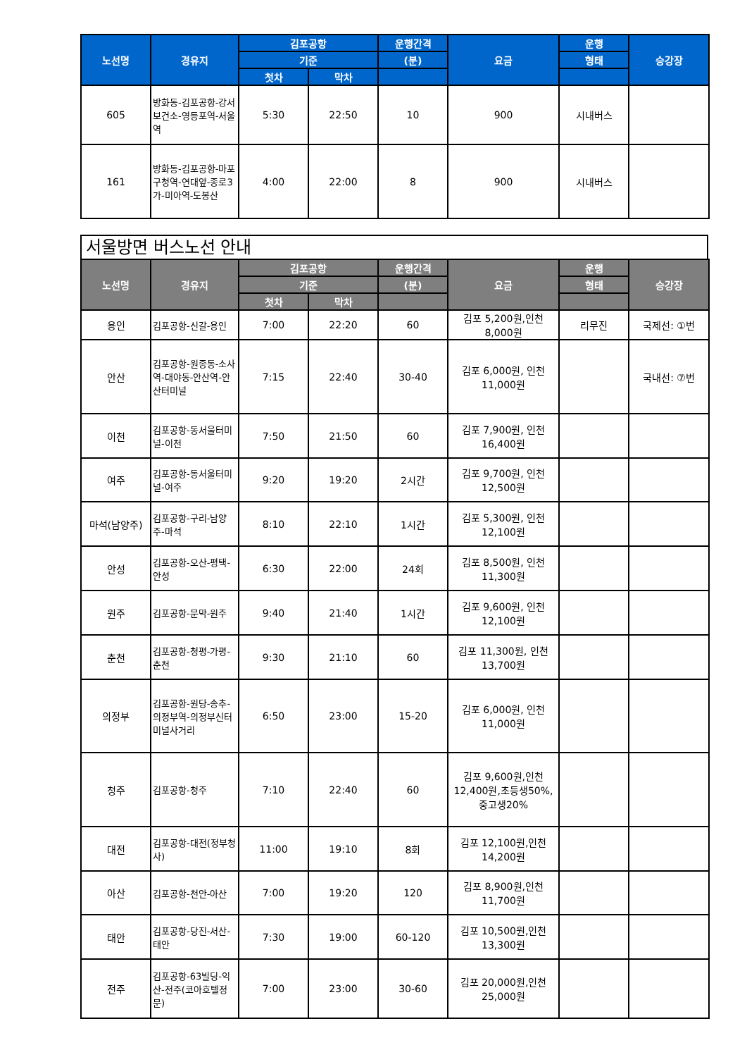| 노선명 | 경유지 | 김포공항 | | 운행간격 | 요금 | 운행 | 승강장 |
| --- | --- | --- | --- | --- | --- | --- | --- |
| | | 기준 | | (분) | | 형태 | |
| | | 첫차 | 막차 | | | | |
| 605 | 방화동-김포공항-강서보건소-영등포역-서울역 | 5:30 | 22:50 | 10 | 900 | 시내버스 | |
| 161 | 방화동-김포공항-마포구청역-연대앞-종로3가-미아역-도봉산 | 4:00 | 22:00 | 8 | 900 | 시내버스 | |
서울방면 버스노선 안내
| 노선명 | 경유지 | 김포공항 | | 운행간격 | 요금 | 운행 | 승강장 |
| --- | --- | --- | --- | --- | --- | --- | --- |
| | | 기준 | | (분) | | 형태 | |
| | | 첫차 | 막차 | | | | |
| 용인 | 김포공항-신갈-용인 | 7:00 | 22:20 | 60 | 김포 5,200원,인천 8,000원 | 리무진 | 국제선: ①번 |
| 안산 | 김포공항-원종동-소사역-대야동-안산역-안산터미널 | 7:15 | 22:40 | 30-40 | 김포 6,000원, 인천 11,000원 | | 국내선: ⑦번 |
| 이천 | 김포공항-동서울터미널-이천 | 7:50 | 21:50 | 60 | 김포 7,900원, 인천 16,400원 | | |
| 여주 | 김포공항-동서울터미널-여주 | 9:20 | 19:20 | 2시간 | 김포 9,700원, 인천 12,500원 | | |
| 마석(남양주) | 김포공항-구리-남양주-마석 | 8:10 | 22:10 | 1시간 | 김포 5,300원, 인천 12,100원 | | |
| 안성 | 김포공항-오산-평택-안성 | 6:30 | 22:00 | 24회 | 김포 8,500원, 인천 11,300원 | | |
| 원주 | 김포공항-문막-원주 | 9:40 | 21:40 | 1시간 | 김포 9,600원, 인천 12,100원 | | |
| 춘천 | 김포공항-청평-가평-춘천 | 9:30 | 21:10 | 60 | 김포 11,300원, 인천 13,700원 | | |
| 의정부 | 김포공항-원당-송추-의정부역-의정부신터미널사거리 | 6:50 | 23:00 | 15-20 | 김포 6,000원, 인천 11,000원 | | |
| 청주 | 김포공항-청주 | 7:10 | 22:40 | 60 | 김포 9,600원,인천 12,400원,초등생50%, 중고생20% | | |
| 대전 | 김포공항-대전(정부청사) | 11:00 | 19:10 | 8회 | 김포 12,100원,인천 14,200원 | | |
| 아산 | 김포공항-천안-아산 | 7:00 | 19:20 | 120 | 김포 8,900원,인천 11,700원 | | |
| 태안 | 김포공항-당진-서산-태안 | 7:30 | 19:00 | 60-120 | 김포 10,500원,인천 13,300원 | | |
| 전주 | 김포공항-63빌딩-익산-전주(코아호텔정문) | 7:00 | 23:00 | 30-60 | 김포 20,000원,인천 25,000원 | | |